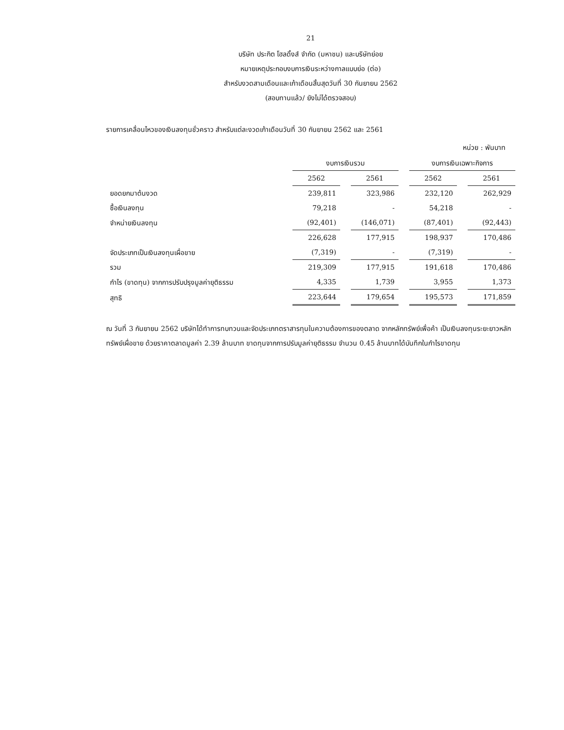21
บริษัท ประกิต โฮลดิ้งส์ จำกัด (มหาชน) และบริษัทย่อย
หมายเหตุประกอบงบการเงินระหว่างกาลแบบย่อ (ต่อ)
สำหรับงวดสามเดือนและเก้าเดือนสิ้นสุดวันที่ 30 กันยายน 2562
(สอบทานแล้ว/ ยังไม่ได้ตรวจสอบ)
รายการเคลื่อนไหวของเงินลงทุนชั่วคราว สำหรับแต่ละงวดเก้าเดือนวันที่ 30 กันยายน 2562 และ 2561
หน่วย : พันบาท
| | งบการเงินรวม | | งบการเงินเฉพาะกิจการ | |
| --- | --- | --- | --- | --- |
| | 2562 | 2561 | 2562 | 2561 |
| ยอดยกมาต้นงวด | 239,811 | 323,986 | 232,120 | 262,929 |
| ซื้อเงินลงทุน | 79,218 | - | 54,218 | - |
| จำหน่ายเงินลงทุน | (92,401) | (146,071) | (87,401) | (92,443) |
| | 226,628 | 177,915 | 198,937 | 170,486 |
| จัดประเภทเป็นเงินลงทุนเผื่อขาย | (7,319) | - | (7,319) | - |
| รวม | 219,309 | 177,915 | 191,618 | 170,486 |
| กำไร (ขาดทุน) จากการปรับปรุงมูลค่ายุติธรรม | 4,335 | 1,739 | 3,955 | 1,373 |
| สุทธิ | 223,644 | 179,654 | 195,573 | 171,859 |
ณ วันที่ 3 กันยายน 2562 บริษัทได้ทำการทบทวนและจัดประเภทตราสารทุนในความต้องการของตลาด จากหลักทรัพย์เพื่อค้า เป็นเงินลงทุนระยะยาวหลักทรัพย์เผื่อขาย ด้วยราคาตลาดมูลค่า 2.39 ล้านบาท ขาดทุนจากการปรับมูลค่ายุติธรรม จำนวน 0.45 ล้านบาทได้บันทึกในกำไรขาดทุน